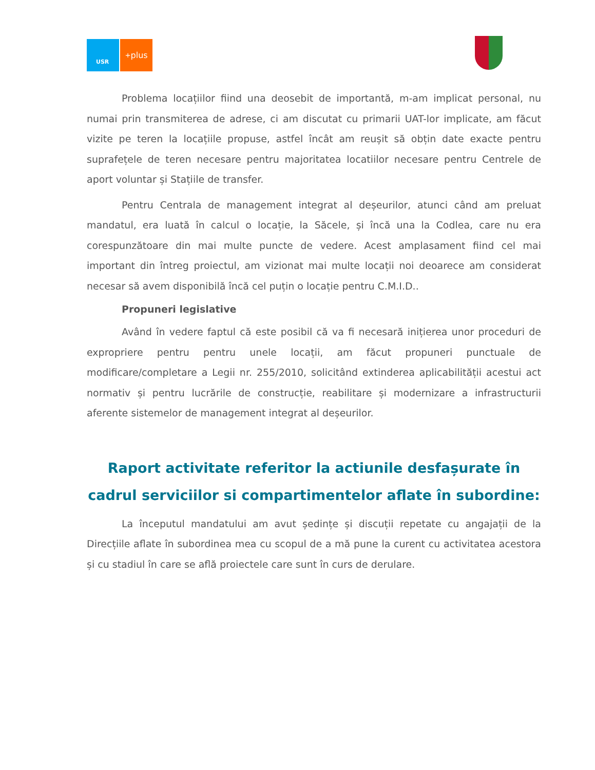USR
<sup>+</sup>plus
Problema locațiilor fiind una deosebit de importantă, m-am implicat personal, nu numai prin transmiterea de adrese, ci am discutat cu primarii UAT-lor implicate, am făcut vizite pe teren la locațiile propuse, astfel încât am reușit să obțin date exacte pentru suprafețele de teren necesare pentru majoritatea locatiilor necesare pentru Centrele de aport voluntar și Stațiile de transfer.
Pentru Centrala de management integrat al deșeurilor, atunci când am preluat mandatul, era luată în calcul o locație, la Săcele, și încă una la Codlea, care nu era corespunzătoare din mai multe puncte de vedere. Acest amplasament fiind cel mai important din întreg proiectul, am vizionat mai multe locații noi deoarece am considerat necesar să avem disponibilă încă cel puțin o locație pentru C.M.I.D..
Propuneri legislative
Având în vedere faptul că este posibil că va fi necesară inițierea unor proceduri de expropriere pentru pentru unele locații, am făcut propuneri punctuale de modificare/completare a Legii nr. 255/2010, solicitând extinderea aplicabilității acestui act normativ și pentru lucrările de construcție, reabilitare și modernizare a infrastructurii aferente sistemelor de management integrat al deșeurilor.
Raport activitate referitor la actiunile desfașurate în cadrul serviciilor si compartimentelor aflate în subordine:
La începutul mandatului am avut ședințe și discuții repetate cu angajații de la Direcțiile aflate în subordinea mea cu scopul de a mă pune la curent cu activitatea acestora și cu stadiul în care se află proiectele care sunt în curs de derulare.